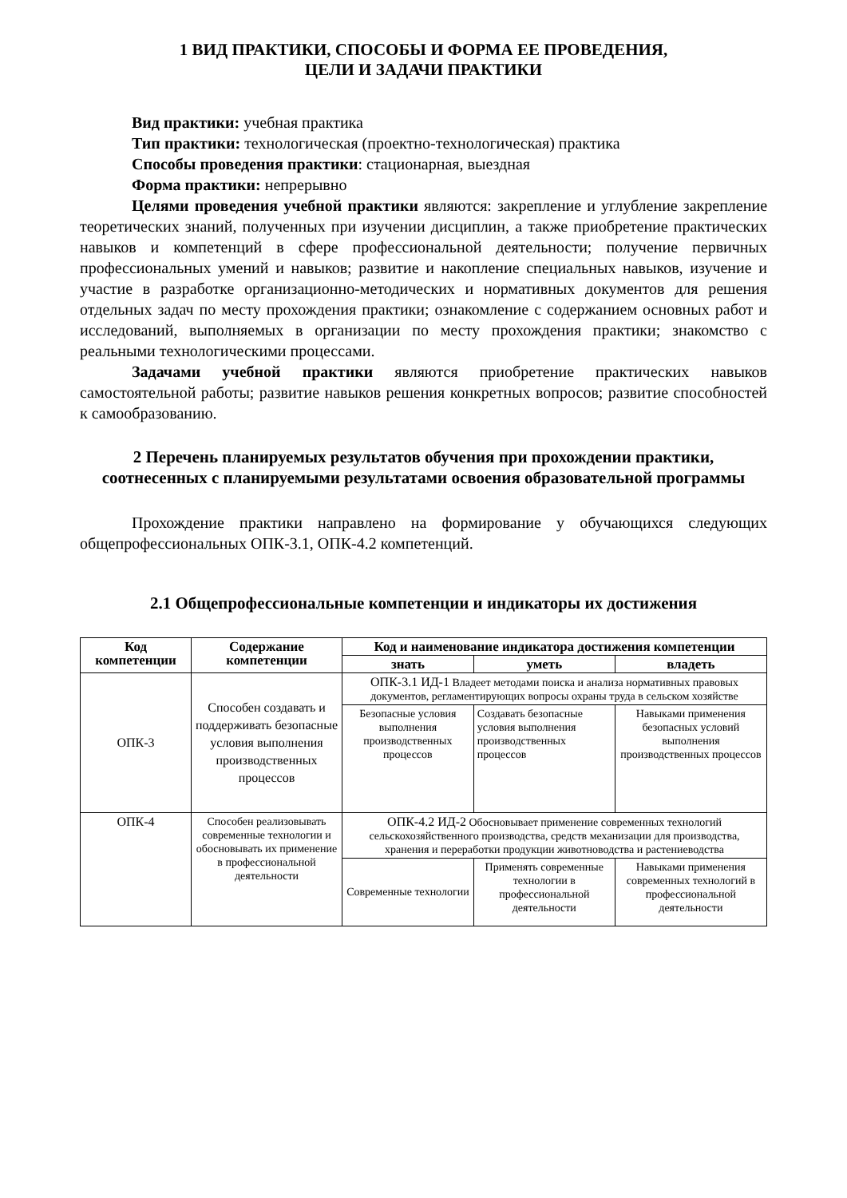1 ВИД ПРАКТИКИ, СПОСОБЫ И ФОРМА ЕЕ ПРОВЕДЕНИЯ,
ЦЕЛИ И ЗАДАЧИ ПРАКТИКИ
Вид практики: учебная практика
Тип практики: технологическая (проектно-технологическая) практика
Способы проведения практики: стационарная, выездная
Форма практики: непрерывно
Целями проведения учебной практики являются: закрепление и углубление закрепление теоретических знаний, полученных при изучении дисциплин, а также приобретение практических навыков и компетенций в сфере профессиональной деятельности; получение первичных профессиональных умений и навыков; развитие и накопление специальных навыков, изучение и участие в разработке организационно-методических и нормативных документов для решения отдельных задач по месту прохождения практики; ознакомление с содержанием основных работ и исследований, выполняемых в организации по месту прохождения практики; знакомство с реальными технологическими процессами.
Задачами учебной практики являются приобретение практических навыков самостоятельной работы; развитие навыков решения конкретных вопросов; развитие способностей к самообразованию.
2 Перечень планируемых результатов обучения при прохождении практики, соотнесенных с планируемыми результатами освоения образовательной программы
Прохождение практики направлено на формирование у обучающихся следующих общепрофессиональных ОПК-3.1, ОПК-4.2 компетенций.
2.1 Общепрофессиональные компетенции и индикаторы их достижения
| Код компетенции | Содержание компетенции | Код и наименование индикатора достижения компетенции | | |
| --- | --- | --- | --- | --- |
| | | знать | уметь | владеть |
| ОПК-3 | Способен создавать и поддерживать безопасные условия выполнения производственных процессов | ОПК-3.1 ИД-1 Владеет методами поиска и анализа нормативных правовых документов, регламентирующих вопросы охраны труда в сельском хозяйстве | | |
| | | Безопасные условия выполнения производственных процессов | Создавать безопасные условия выполнения производственных процессов | Навыками применения безопасных условий выполнения производственных процессов |
| ОПК-4 | Способен реализовывать современные технологии и обосновывать их применение в профессиональной деятельности | ОПК-4.2 ИД-2 Обосновывает применение современных технологий сельскохозяйственного производства, средств механизации для производства, хранения и переработки продукции животноводства и растениеводства | | |
| | | Современные технологии | Применять современные технологии в профессиональной деятельности | Навыками применения современных технологий в профессиональной деятельности |